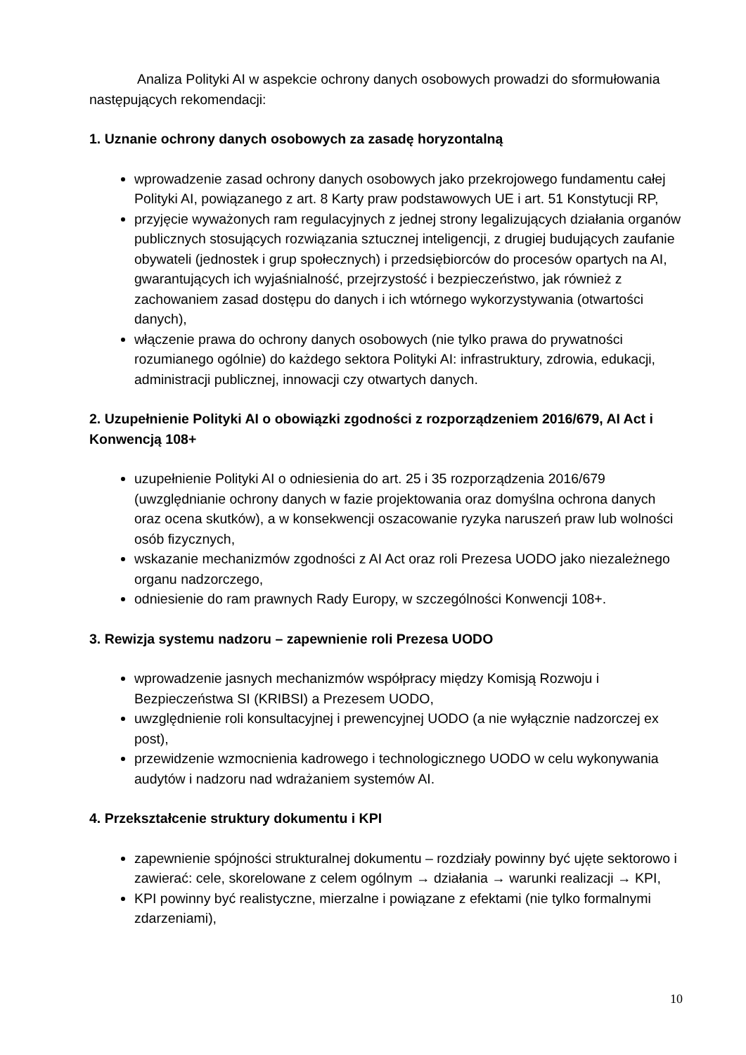Analiza Polityki AI w aspekcie ochrony danych osobowych prowadzi do sformułowania następujących rekomendacji:
1. Uznanie ochrony danych osobowych za zasadę horyzontalną
wprowadzenie zasad ochrony danych osobowych jako przekrojowego fundamentu całej Polityki AI, powiązanego z art. 8 Karty praw podstawowych UE i art. 51 Konstytucji RP,
przyjęcie wyważonych ram regulacyjnych z jednej strony legalizujących działania organów publicznych stosujących rozwiązania sztucznej inteligencji, z drugiej budujących zaufanie obywateli (jednostek i grup społecznych) i przedsiębiorców do procesów opartych na AI, gwarantujących ich wyjaśnialność, przejrzystość i bezpieczeństwo, jak również z zachowaniem zasad dostępu do danych i ich wtórnego wykorzystywania (otwartości danych),
włączenie prawa do ochrony danych osobowych (nie tylko prawa do prywatności rozumianego ogólnie) do każdego sektora Polityki AI: infrastruktury, zdrowia, edukacji, administracji publicznej, innowacji czy otwartych danych.
2. Uzupełnienie Polityki AI o obowiązki zgodności z rozporządzeniem 2016/679, AI Act i Konwencją 108+
uzupełnienie Polityki AI o odniesienia do art. 25 i 35 rozporządzenia 2016/679 (uwzględnianie ochrony danych w fazie projektowania oraz domyślna ochrona danych oraz ocena skutków), a w konsekwencji oszacowanie ryzyka naruszeń praw lub wolności osób fizycznych,
wskazanie mechanizmów zgodności z AI Act oraz roli Prezesa UODO jako niezależnego organu nadzorczego,
odniesienie do ram prawnych Rady Europy, w szczególności Konwencji 108+.
3. Rewizja systemu nadzoru – zapewnienie roli Prezesa UODO
wprowadzenie jasnych mechanizmów współpracy między Komisją Rozwoju i Bezpieczeństwa SI (KRIBSI) a Prezesem UODO,
uwzględnienie roli konsultacyjnej i prewencyjnej UODO (a nie wyłącznie nadzorczej ex post),
przewidzenie wzmocnienia kadrowego i technologicznego UODO w celu wykonywania audytów i nadzoru nad wdrażaniem systemów AI.
4. Przekształcenie struktury dokumentu i KPI
zapewnienie spójności strukturalnej dokumentu – rozdziały powinny być ujęte sektorowo i zawierać: cele, skorelowane z celem ogólnym → działania → warunki realizacji → KPI,
KPI powinny być realistyczne, mierzalne i powiązane z efektami (nie tylko formalnymi zdarzeniami),
10